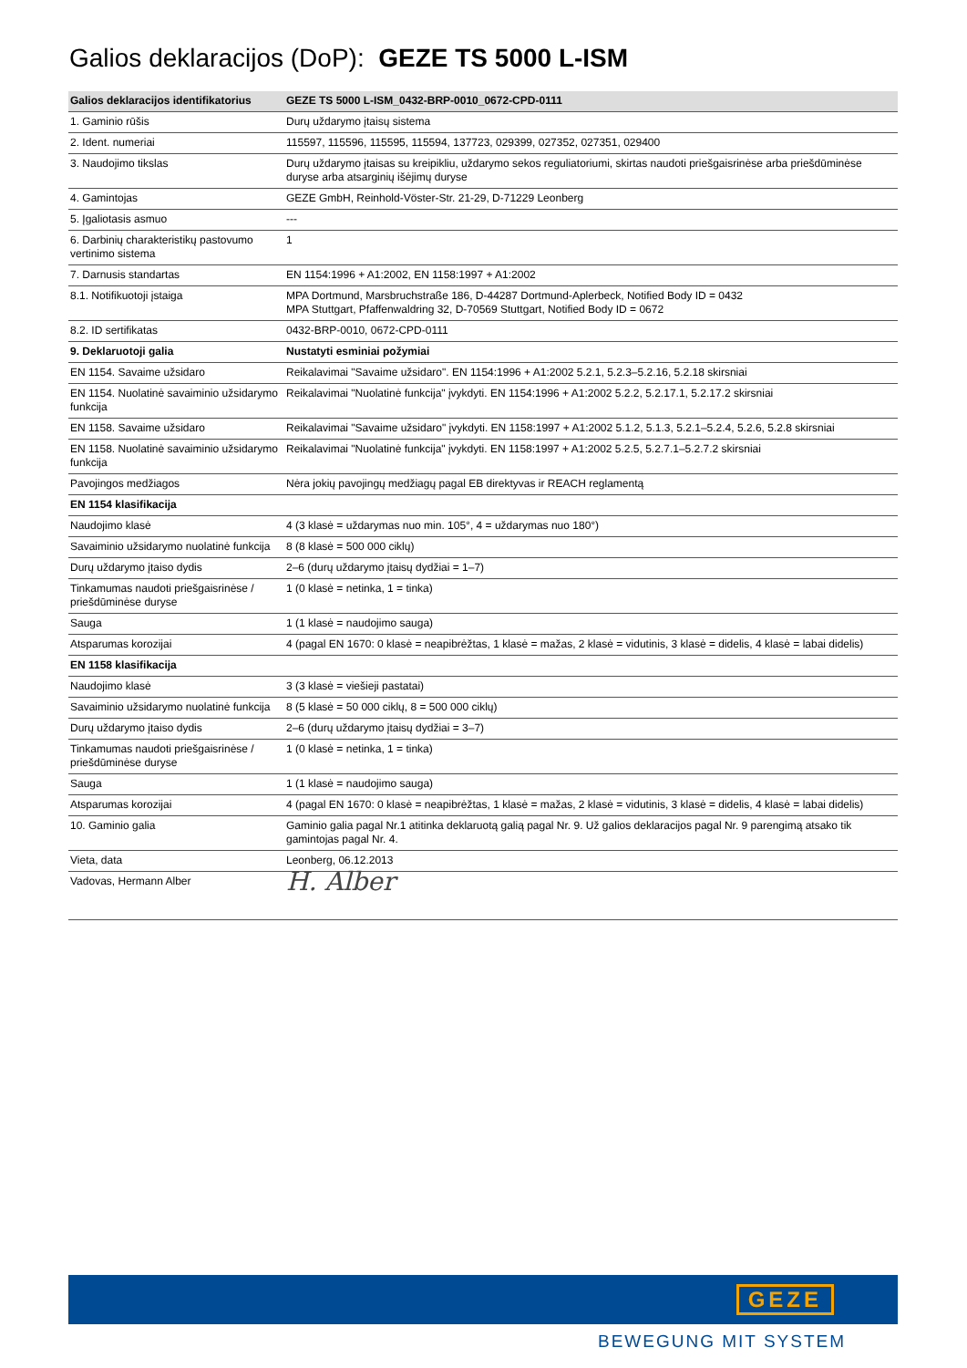Galios deklaracijos (DoP): GEZE TS 5000 L-ISM
| Galios deklaracijos identifikatorius | GEZE TS 5000 L-ISM_0432-BRP-0010_0672-CPD-0111 |
| --- | --- |
| 1. Gaminio rūšis | Durų uždarymo įtaisų sistema |
| 2. Ident. numeriai | 115597, 115596, 115595, 115594, 137723, 029399, 027352, 027351, 029400 |
| 3. Naudojimo tikslas | Durų uždarymo įtaisas su kreipikliu, uždarymo sekos reguliatoriumi, skirtas naudoti priešgaisrinėse arba priešdūminėse duryse arba atsarginių išėjimų duryse |
| 4. Gamintojas | GEZE GmbH, Reinhold-Vöster-Str. 21-29, D-71229 Leonberg |
| 5. Įgaliotasis asmuo | --- |
| 6. Darbinių charakteristikų pastovumo vertinimo sistema | 1 |
| 7. Darnusis standartas | EN 1154:1996 + A1:2002, EN 1158:1997 + A1:2002 |
| 8.1. Notifikuotoji įstaiga | MPA Dortmund, Marsbruchstraße 186, D-44287 Dortmund-Aplerbeck, Notified Body ID = 0432 MPA Stuttgart, Pfaffenwaldring 32, D-70569 Stuttgart, Notified Body ID = 0672 |
| 8.2. ID sertifikatas | 0432-BRP-0010, 0672-CPD-0111 |
| 9. Deklaruotoji galia | Nustatyti esminiai požymiai |
| EN 1154. Savaime užsidaro | Reikalavimai "Savaime užsidaro". EN 1154:1996 + A1:2002 5.2.1, 5.2.3–5.2.16, 5.2.18 skirsniai |
| EN 1154. Nuolatinė savaiminio užsidarymo funkcija | Reikalavimai "Nuolatinė funkcija" įvykdyti. EN 1154:1996 + A1:2002 5.2.2, 5.2.17.1, 5.2.17.2 skirsniai |
| EN 1158. Savaime užsidaro | Reikalavimai "Savaime užsidaro" įvykdyti. EN 1158:1997 + A1:2002 5.1.2, 5.1.3, 5.2.1–5.2.4, 5.2.6, 5.2.8 skirsniai |
| EN 1158. Nuolatinė savaiminio užsidarymo funkcija | Reikalavimai "Nuolatinė funkcija" įvykdyti. EN 1158:1997 + A1:2002 5.2.5, 5.2.7.1–5.2.7.2 skirsniai |
| Pavojingos medžiagos | Nėra jokių pavojingų medžiagų pagal EB direktyvas ir REACH reglamentą |
| EN 1154 klasifikacija | |
| Naudojimo klasė | 4 (3 klasė = uždarymas nuo min. 105°, 4 = uždarymas nuo 180°) |
| Savaiminio užsidarymo nuolatinė funkcija | 8 (8 klasė = 500 000 ciklų) |
| Durų uždarymo įtaiso dydis | 2–6 (durų uždarymo įtaisų dydžiai = 1–7) |
| Tinkamumas naudoti priešgaisrinėse / priešdūminėse duryse | 1 (0 klasė = netinka, 1 = tinka) |
| Sauga | 1 (1 klasė = naudojimo sauga) |
| Atsparumas korozijai | 4 (pagal EN 1670: 0 klasė = neapibrėžtas, 1 klasė = mažas, 2 klasė = vidutinis, 3 klasė = didelis, 4 klasė = labai didelis) |
| EN 1158 klasifikacija | |
| Naudojimo klasė | 3 (3 klasė = viešieji pastatai) |
| Savaiminio užsidarymo nuolatinė funkcija | 8 (5 klasė = 50 000 ciklų, 8 = 500 000 ciklų) |
| Durų uždarymo įtaiso dydis | 2–6 (durų uždarymo įtaisų dydžiai = 3–7) |
| Tinkamumas naudoti priešgaisrinėse / priešdūminėse duryse | 1 (0 klasė = netinka, 1 = tinka) |
| Sauga | 1 (1 klasė = naudojimo sauga) |
| Atsparumas korozijai | 4 (pagal EN 1670: 0 klasė = neapibrėžtas, 1 klasė = mažas, 2 klasė = vidutinis, 3 klasė = didelis, 4 klasė = labai didelis) |
| 10. Gaminio galia | Gaminio galia pagal Nr.1 atitinka deklaruotą galią pagal Nr. 9. Už galios deklaracijos pagal Nr. 9 parengimą atsako tik gamintojas pagal Nr. 4. |
| Vieta, data | Leonberg, 06.12.2013 |
| Vadovas, Hermann Alber | H. Alber |
GEZE
BEWEGUNG MIT SYSTEM